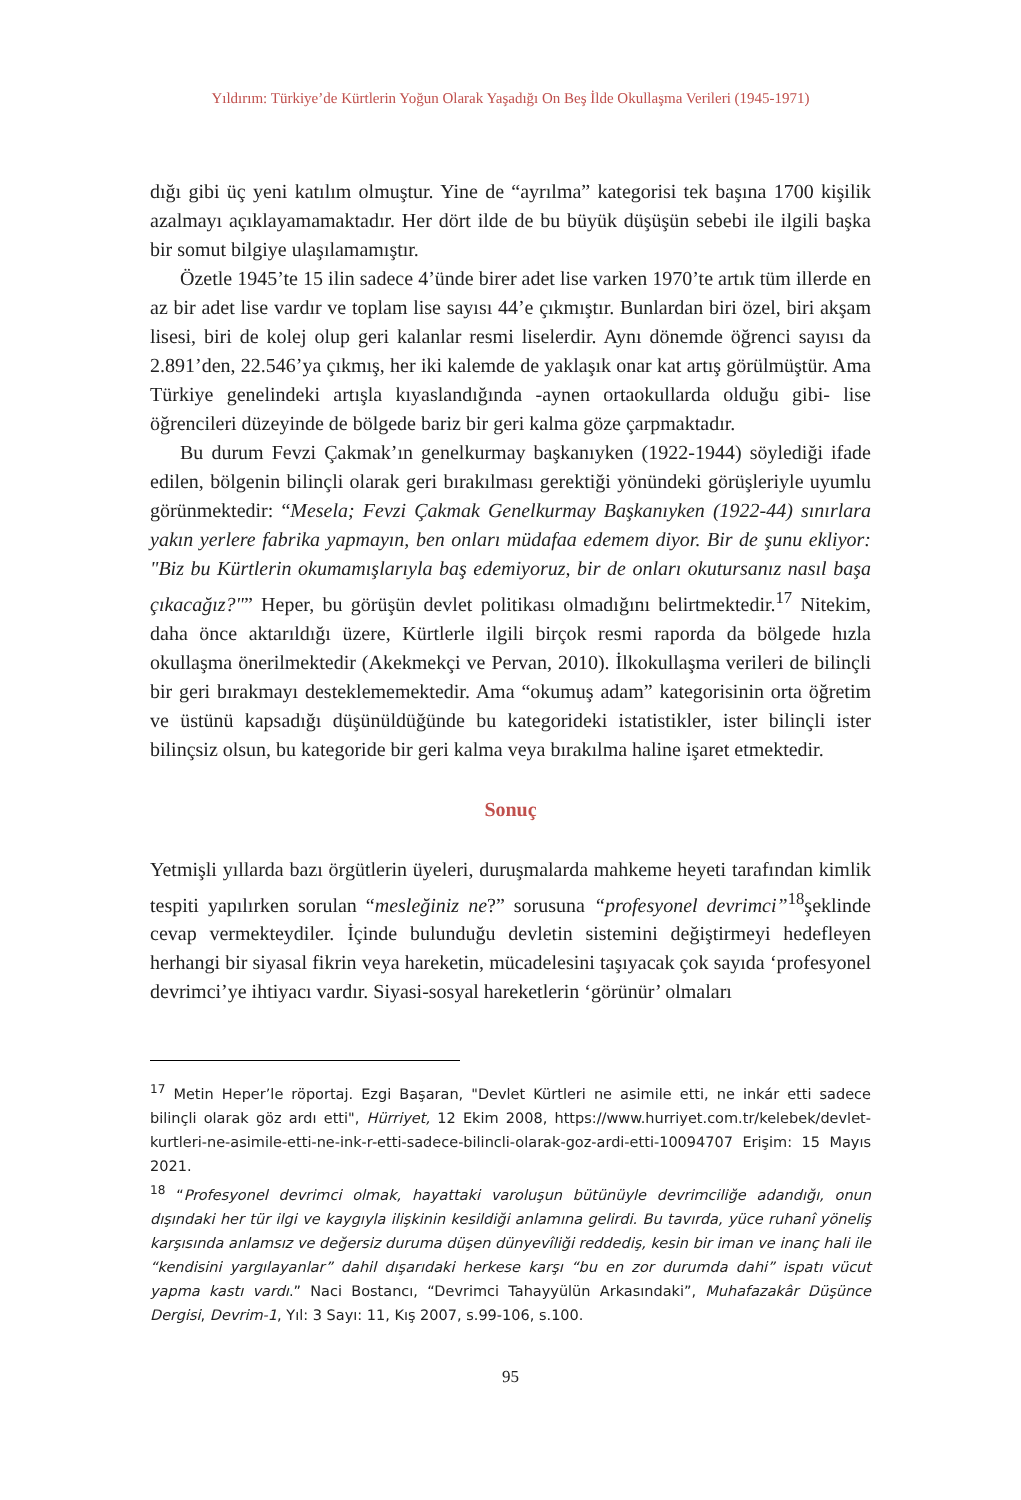Yıldırım: Türkiye’de Kürtlerin Yoğun Olarak Yaşadığı On Beş İlde Okullaşma Verileri (1945-1971)
dığı gibi üç yeni katılım olmuştur. Yine de “ayrılma” kategorisi tek başına 1700 kişilik azalmayı açıklayamamaktadır. Her dört ilde de bu büyük düşüşün sebebi ile ilgili başka bir somut bilgiye ulaşılamamıştır.
Özetle 1945’te 15 ilin sadece 4’ünde birer adet lise varken 1970’te artık tüm illerde en az bir adet lise vardır ve toplam lise sayısı 44’e çıkmıştır. Bunlardan biri özel, biri akşam lisesi, biri de kolej olup geri kalanlar resmi liselerdir. Aynı dönemde öğrenci sayısı da 2.891’den, 22.546’ya çıkmış, her iki kalemde de yaklaşık onar kat artış görülmüştür. Ama Türkiye genelindeki artışla kıyaslandığında -aynen ortaokullarda olduğu gibi- lise öğrencileri düzeyinde de bölgede bariz bir geri kalma göze çarpmaktadır.
Bu durum Fevzi Çakmak’ın genelkurmay başkanıyken (1922-1944) söylediği ifade edilen, bölgenin bilinçli olarak geri bırakılması gerektiği yönündeki görüşleriyle uyumlu görünmektedir: “Mesela; Fevzi Çakmak Genelkurmay Başkanıyken (1922-44) sınırlara yakın yerlere fabrika yapmayın, ben onları müdafaa edemem diyor. Bir de şunu ekliyor: "Biz bu Kürtlerin okumamışlarıyla baş edemiyoruz, bir de onları okutursanız nasıl başa çıkacağız?"” Heper, bu görüşün devlet politikası olmadığını belirtmektedir.<sup>17</sup> Nitekim, daha önce aktarıldığı üzere, Kürtlerle ilgili birçok resmi raporda da bölgede hızla okullaşma önerilmektedir (Akekmekçi ve Pervan, 2010). İlkokullaşma verileri de bilinçli bir geri bırakmayı desteklememektedir. Ama “okumuş adam” kategorisinin orta öğretim ve üstünü kapsadığı düşünüldüğünde bu kategorideki istatistikler, ister bilinçli ister bilinçsiz olsun, bu kategoride bir geri kalma veya bırakılma haline işaret etmektedir.
Sonuç
Yetmişli yıllarda bazı örgütlerin üyeleri, duruşmalarda mahkeme heyeti tarafından kimlik tespiti yapılırken sorulan “mesleğiniz ne?” sorusuna “profesyonel devrimci”<sup>18</sup>şeklinde cevap vermekteydiler. İçinde bulunduğu devletin sistemini değiştirmeyi hedefleyen herhangi bir siyasal fikrin veya hareketin, mücadelesini taşıyacak çok sayıda ‘profesyonel devrimci’ye ihtiyacı vardır. Siyasi-sosyal hareketlerin ‘görünür’ olmaları
<sup>17</sup> Metin Heper’le röportaj. Ezgi Başaran, "Devlet Kürtleri ne asimile etti, ne inkár etti sadece bilinçli olarak göz ardı etti", Hürriyet, 12 Ekim 2008, https://www.hurriyet.com.tr/kelebek/devlet-kurtleri-ne-asimile-etti-ne-ink-r-etti-sadece-bilincli-olarak-goz-ardi-etti-10094707 Erişim: 15 Mayıs 2021.
<sup>18</sup> “Profesyonel devrimci olmak, hayattaki varoluşun bütünüyle devrimciliğe adandığı, onun dışındaki her tür ilgi ve kaygıyla ilişkinin kesildiği anlamına gelirdi. Bu tavırda, yüce ruhanî yöneliş karşısında anlamsız ve değersiz duruma düşen dünyevîliği reddediş, kesin bir iman ve inanç hali ile “kendisini yargılayanlar” dahil dışarıdaki herkese karşı “bu en zor durumda dahi” ispatı vücut yapma kastı vardı.” Naci Bostancı, “Devrimci Tahayyülün Arkasındaki”, Muhafazakâr Düşünce Dergisi, Devrim-1, Yıl: 3 Sayı: 11, Kış 2007, s.99-106, s.100.
95